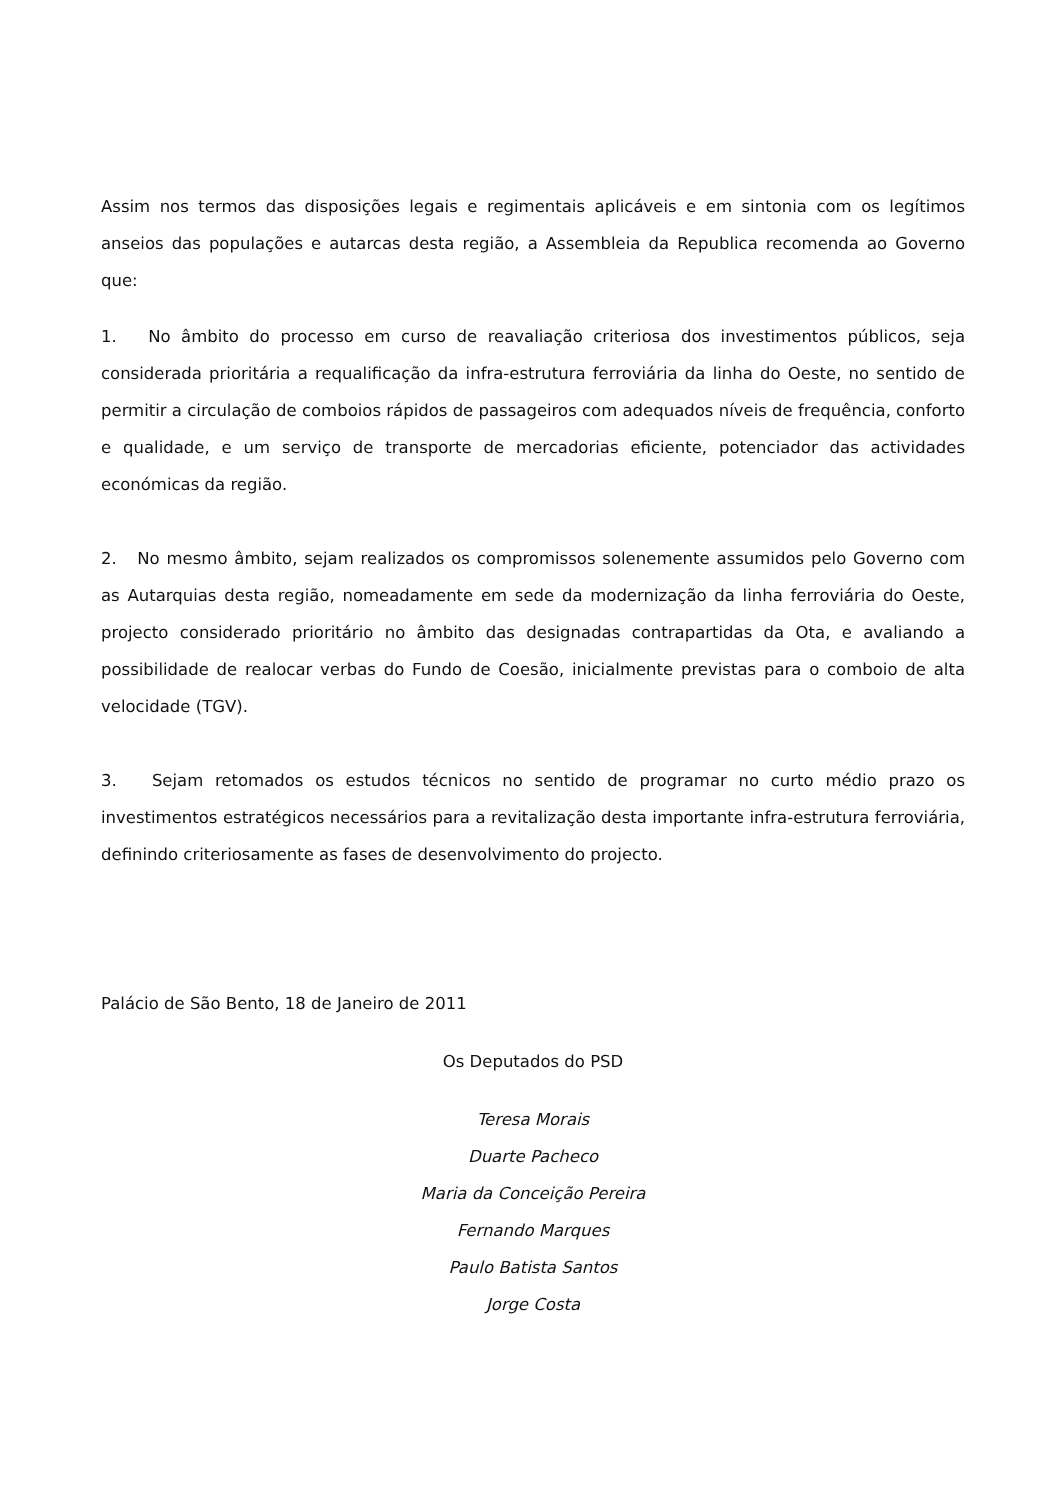Assim nos termos das disposições legais e regimentais aplicáveis e em sintonia com os legítimos anseios das populações e autarcas desta região, a Assembleia da Republica recomenda ao Governo que:
1. No âmbito do processo em curso de reavaliação criteriosa dos investimentos públicos, seja considerada prioritária a requalificação da infra-estrutura ferroviária da linha do Oeste, no sentido de permitir a circulação de comboios rápidos de passageiros com adequados níveis de frequência, conforto e qualidade, e um serviço de transporte de mercadorias eficiente, potenciador das actividades económicas da região.
2. No mesmo âmbito, sejam realizados os compromissos solenemente assumidos pelo Governo com as Autarquias desta região, nomeadamente em sede da modernização da linha ferroviária do Oeste, projecto considerado prioritário no âmbito das designadas contrapartidas da Ota, e avaliando a possibilidade de realocar verbas do Fundo de Coesão, inicialmente previstas para o comboio de alta velocidade (TGV).
3. Sejam retomados os estudos técnicos no sentido de programar no curto médio prazo os investimentos estratégicos necessários para a revitalização desta importante infra-estrutura ferroviária, definindo criteriosamente as fases de desenvolvimento do projecto.
Palácio de São Bento, 18 de Janeiro de 2011
Os Deputados do PSD
Teresa Morais
Duarte Pacheco
Maria da Conceição Pereira
Fernando Marques
Paulo Batista Santos
Jorge Costa